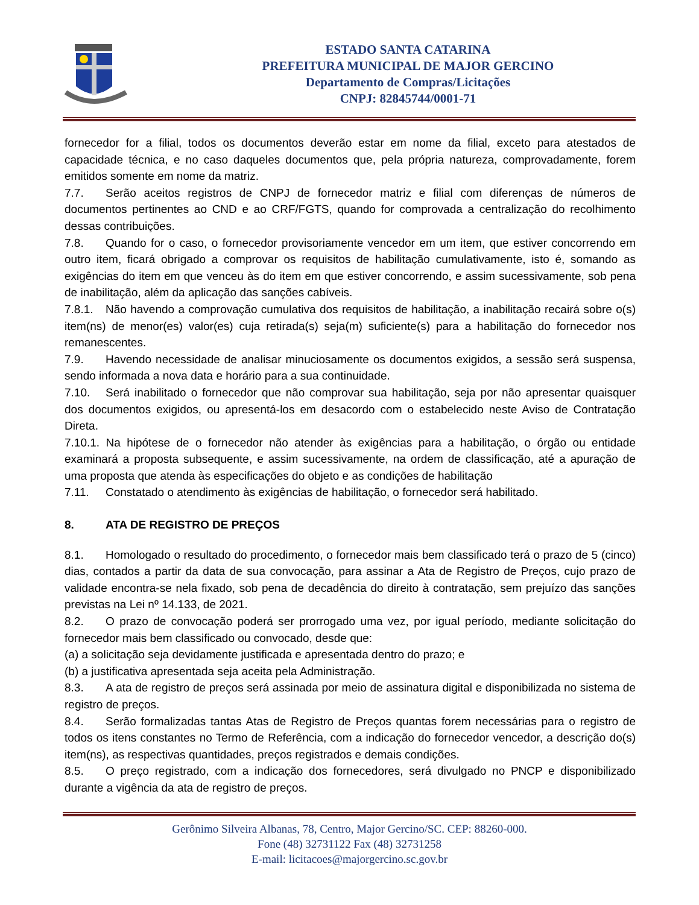ESTADO SANTA CATARINA
PREFEITURA MUNICIPAL DE MAJOR GERCINO
Departamento de Compras/Licitações
CNPJ: 82845744/0001-71
fornecedor for a filial, todos os documentos deverão estar em nome da filial, exceto para atestados de capacidade técnica, e no caso daqueles documentos que, pela própria natureza, comprovadamente, forem emitidos somente em nome da matriz.
7.7. Serão aceitos registros de CNPJ de fornecedor matriz e filial com diferenças de números de documentos pertinentes ao CND e ao CRF/FGTS, quando for comprovada a centralização do recolhimento dessas contribuições.
7.8. Quando for o caso, o fornecedor provisoriamente vencedor em um item, que estiver concorrendo em outro item, ficará obrigado a comprovar os requisitos de habilitação cumulativamente, isto é, somando as exigências do item em que venceu às do item em que estiver concorrendo, e assim sucessivamente, sob pena de inabilitação, além da aplicação das sanções cabíveis.
7.8.1. Não havendo a comprovação cumulativa dos requisitos de habilitação, a inabilitação recairá sobre o(s) item(ns) de menor(es) valor(es) cuja retirada(s) seja(m) suficiente(s) para a habilitação do fornecedor nos remanescentes.
7.9. Havendo necessidade de analisar minuciosamente os documentos exigidos, a sessão será suspensa, sendo informada a nova data e horário para a sua continuidade.
7.10. Será inabilitado o fornecedor que não comprovar sua habilitação, seja por não apresentar quaisquer dos documentos exigidos, ou apresentá-los em desacordo com o estabelecido neste Aviso de Contratação Direta.
7.10.1. Na hipótese de o fornecedor não atender às exigências para a habilitação, o órgão ou entidade examinará a proposta subsequente, e assim sucessivamente, na ordem de classificação, até a apuração de uma proposta que atenda às especificações do objeto e as condições de habilitação
7.11. Constatado o atendimento às exigências de habilitação, o fornecedor será habilitado.
8. ATA DE REGISTRO DE PREÇOS
8.1. Homologado o resultado do procedimento, o fornecedor mais bem classificado terá o prazo de 5 (cinco) dias, contados a partir da data de sua convocação, para assinar a Ata de Registro de Preços, cujo prazo de validade encontra-se nela fixado, sob pena de decadência do direito à contratação, sem prejuízo das sanções previstas na Lei nº 14.133, de 2021.
8.2. O prazo de convocação poderá ser prorrogado uma vez, por igual período, mediante solicitação do fornecedor mais bem classificado ou convocado, desde que:
(a) a solicitação seja devidamente justificada e apresentada dentro do prazo; e
(b) a justificativa apresentada seja aceita pela Administração.
8.3. A ata de registro de preços será assinada por meio de assinatura digital e disponibilizada no sistema de registro de preços.
8.4. Serão formalizadas tantas Atas de Registro de Preços quantas forem necessárias para o registro de todos os itens constantes no Termo de Referência, com a indicação do fornecedor vencedor, a descrição do(s) item(ns), as respectivas quantidades, preços registrados e demais condições.
8.5. O preço registrado, com a indicação dos fornecedores, será divulgado no PNCP e disponibilizado durante a vigência da ata de registro de preços.
Gerônimo Silveira Albanas, 78, Centro, Major Gercino/SC. CEP: 88260-000.
Fone (48) 32731122 Fax (48) 32731258
E-mail: licitacoes@majorgercino.sc.gov.br